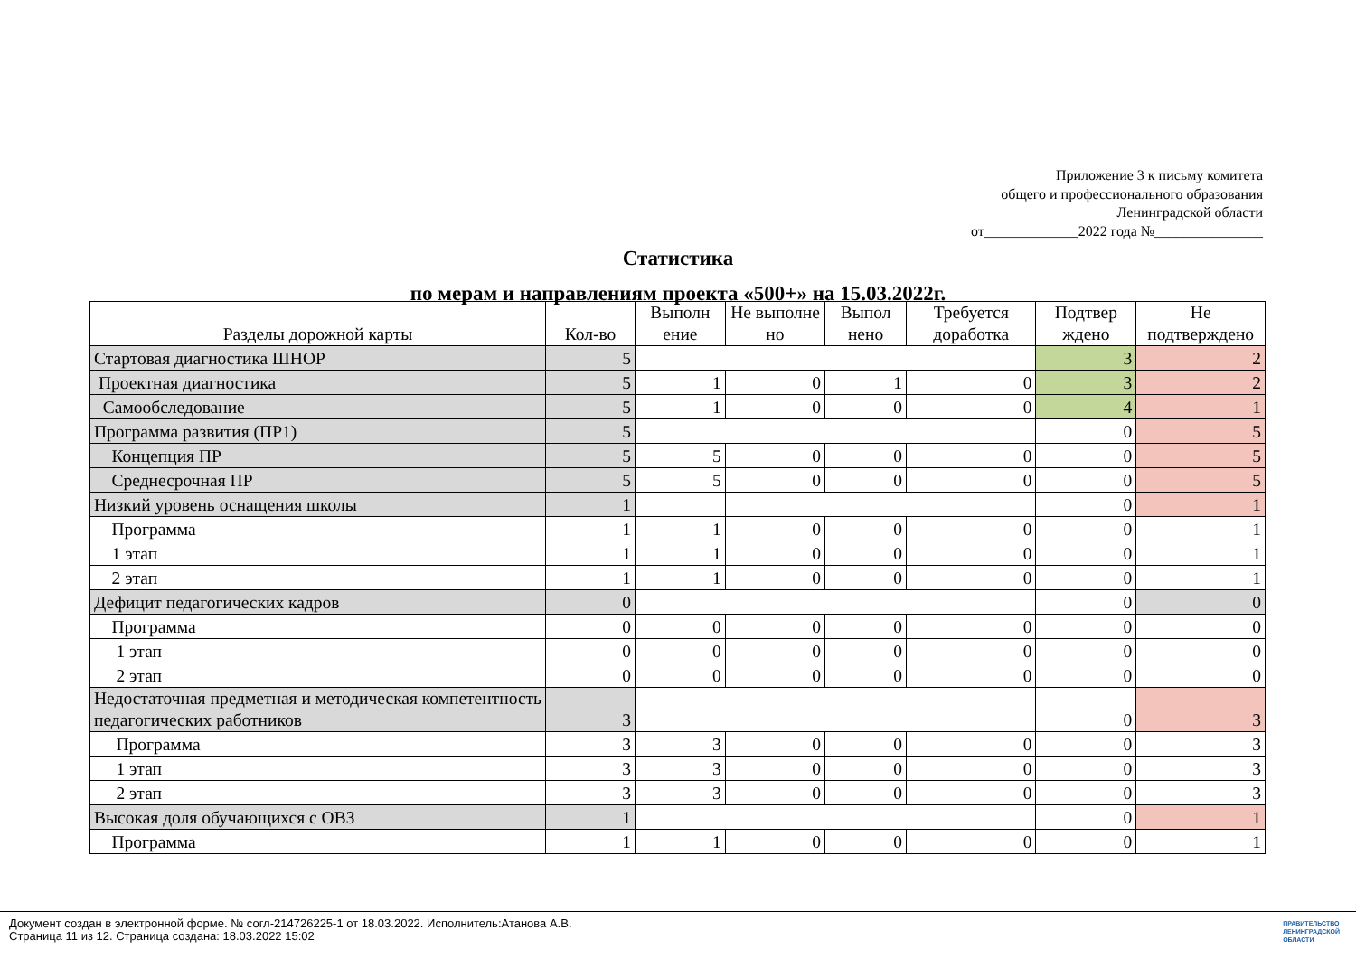Приложение 3 к письму комитета
общего и профессионального образования
Ленинградской области
от_____________2022 года №_______________
Статистика
по мерам и направлениям проекта «500+» на 15.03.2022г.
| Разделы дорожной карты | Кол-во | Выполн ение | Не выполне но | Выпол нено | Требуется доработка | Подтвер ждено | Не подтверждено |
| --- | --- | --- | --- | --- | --- | --- | --- |
| Стартовая диагностика ШНОР | 5 | | | | | 3 | 2 |
| Проектная диагностика | 5 | 1 | 0 | 1 | 0 | 3 | 2 |
| Самообследование | 5 | 1 | 0 | 0 | 0 | 4 | 1 |
| Программа развития (ПР1) | 5 | | | | | 0 | 5 |
| Концепция ПР | 5 | 5 | 0 | 0 | 0 | 0 | 5 |
| Среднесрочная ПР | 5 | 5 | 0 | 0 | 0 | 0 | 5 |
| Низкий уровень оснащения школы | 1 | | | | | 0 | 1 |
| Программа | 1 | 1 | 0 | 0 | 0 | 0 | 1 |
| 1 этап | 1 | 1 | 0 | 0 | 0 | 0 | 1 |
| 2 этап | 1 | 1 | 0 | 0 | 0 | 0 | 1 |
| Дефицит педагогических кадров | 0 | | | | | 0 | 0 |
| Программа | 0 | 0 | 0 | 0 | 0 | 0 | 0 |
| 1 этап | 0 | 0 | 0 | 0 | 0 | 0 | 0 |
| 2 этап | 0 | 0 | 0 | 0 | 0 | 0 | 0 |
| Недостаточная предметная и методическая компетентность педагогических работников | 3 | | | | | 0 | 3 |
| Программа | 3 | 3 | 0 | 0 | 0 | 0 | 3 |
| 1 этап | 3 | 3 | 0 | 0 | 0 | 0 | 3 |
| 2 этап | 3 | 3 | 0 | 0 | 0 | 0 | 3 |
| Высокая доля обучающихся с ОВЗ | 1 | | | | | 0 | 1 |
| Программа | 1 | 1 | 0 | 0 | 0 | 0 | 1 |
Документ создан в электронной форме. № согл-214726225-1 от 18.03.2022. Исполнитель:Атанова А.В.
Страница 11 из 12. Страница создана: 18.03.2022 15:02
ПРАВИТЕЛЬСТВО
ЛЕНИНГРАДСКОЙ
ОБЛАСТИ